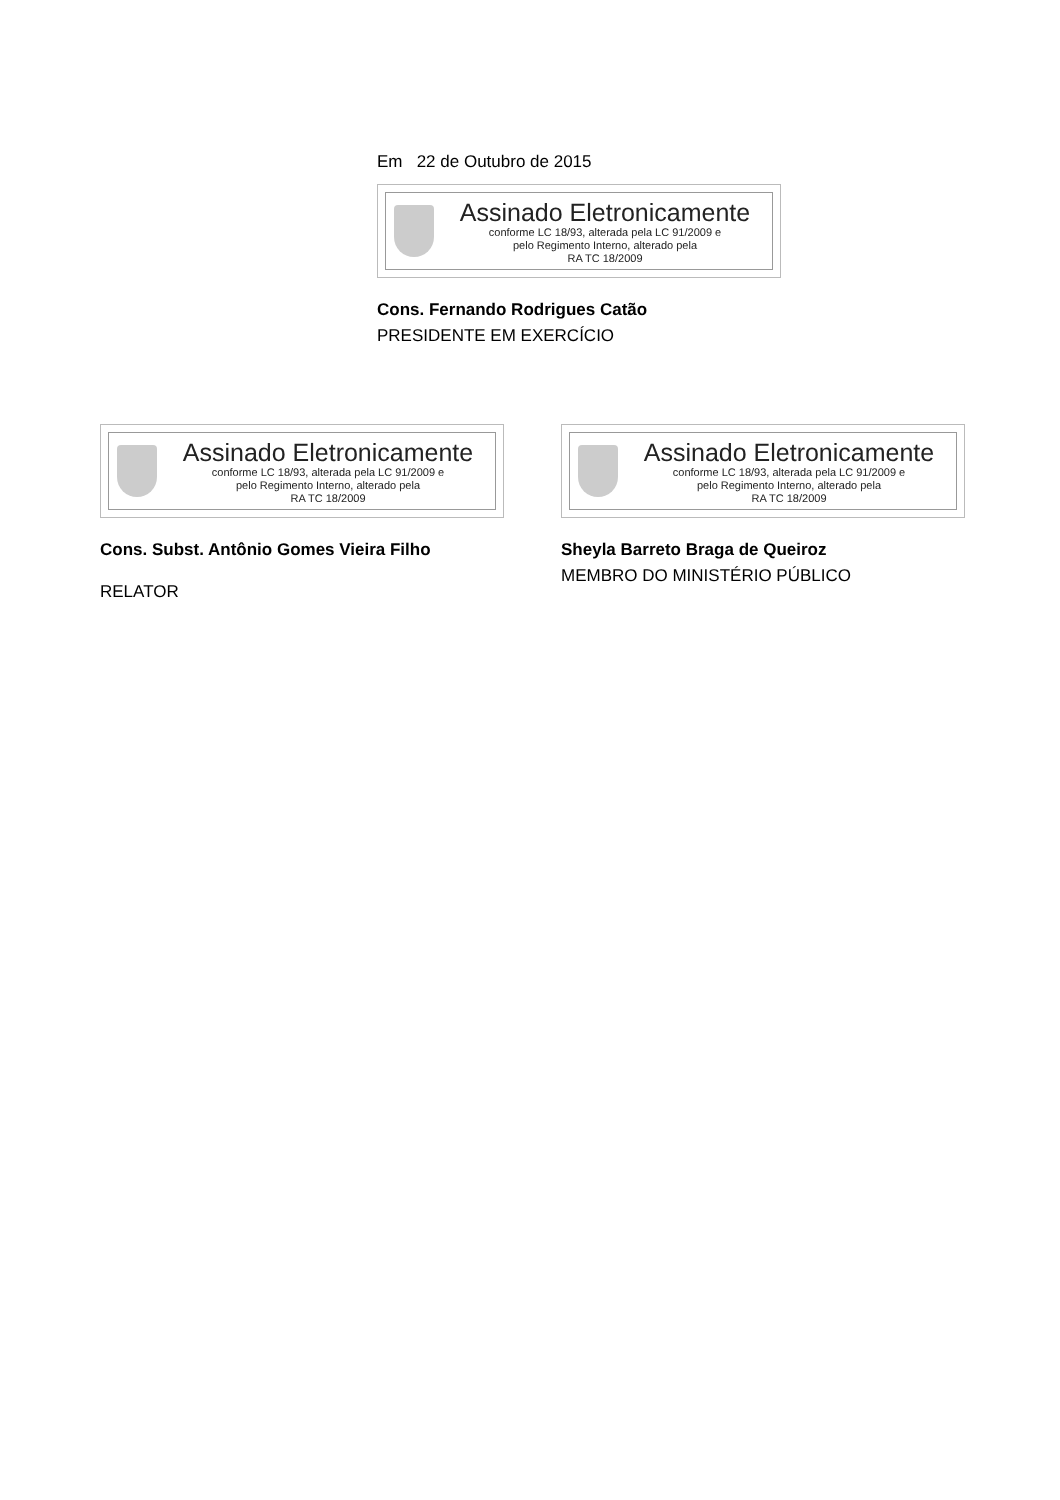Em 22 de Outubro de 2015
Assinado Eletronicamente
conforme LC 18/93, alterada pela LC 91/2009 e
pelo Regimento Interno, alterado pela
RA TC 18/2009
Cons. Fernando Rodrigues Catão
PRESIDENTE EM EXERCÍCIO
Assinado Eletronicamente
conforme LC 18/93, alterada pela LC 91/2009 e
pelo Regimento Interno, alterado pela
RA TC 18/2009
Cons. Subst. Antônio Gomes Vieira Filho
RELATOR
Assinado Eletronicamente
conforme LC 18/93, alterada pela LC 91/2009 e
pelo Regimento Interno, alterado pela
RA TC 18/2009
Sheyla Barreto Braga de Queiroz
MEMBRO DO MINISTÉRIO PÚBLICO